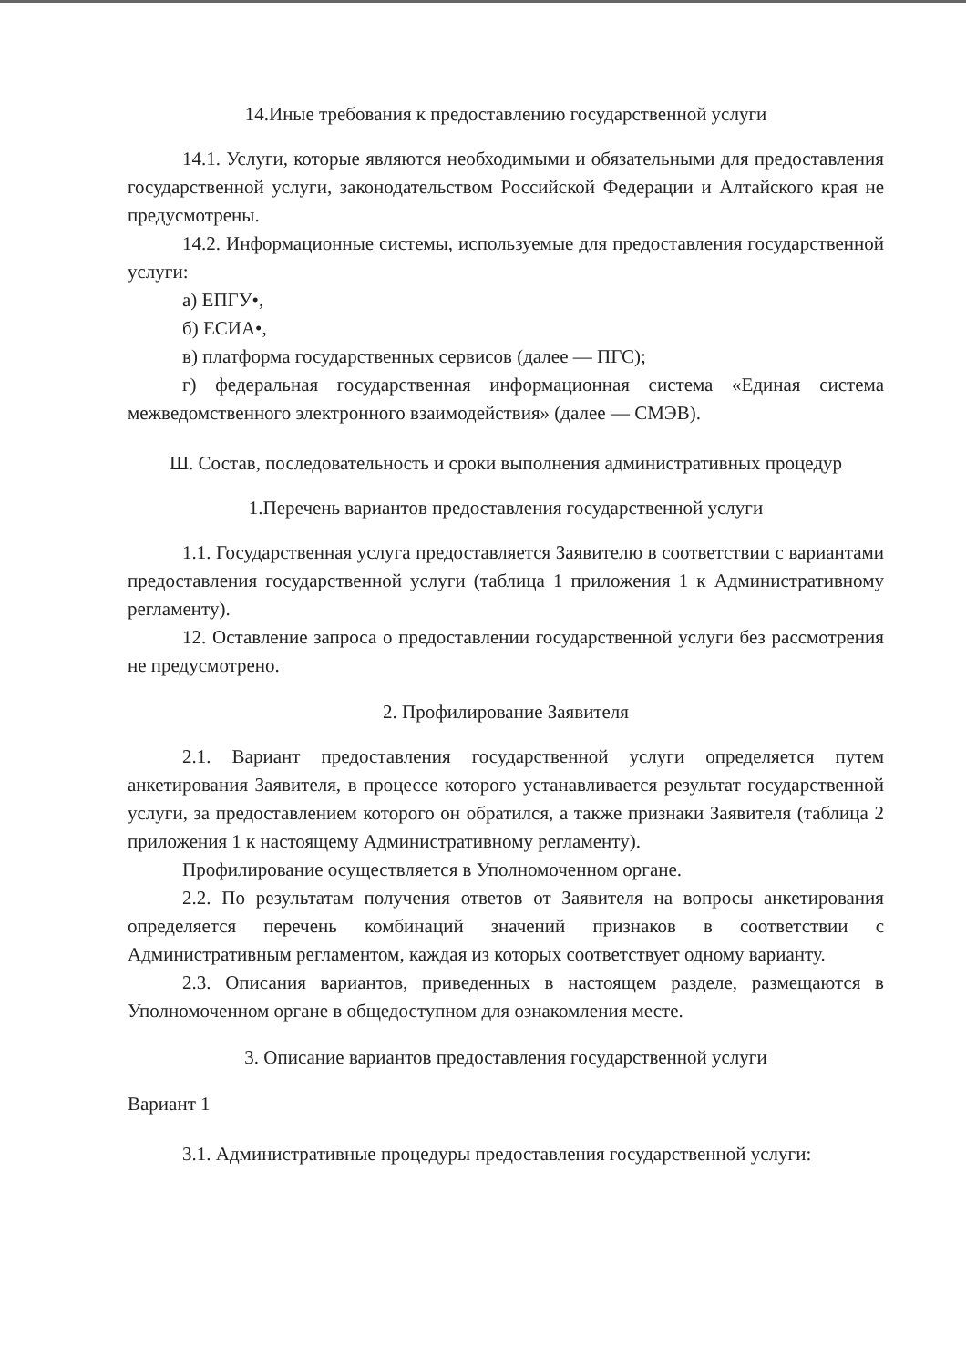14.Иные требования к предоставлению государственной услуги
14.1. Услуги, которые являются необходимыми и обязательными для предоставления государственной услуги, законодательством Российской Федерации и Алтайского края не предусмотрены.
14.2. Информационные системы, используемые для предоставления государственной услуги:
а) ЕПГУ•,
б) ЕСИА•,
в) платформа государственных сервисов (далее — ПГС);
г) федеральная государственная информационная система «Единая система межведомственного электронного взаимодействия» (далее — СМЭВ).
Ш. Состав, последовательность и сроки выполнения административных процедур
1.Перечень вариантов предоставления государственной услуги
1.1. Государственная услуга предоставляется Заявителю в соответствии с вариантами предоставления государственной услуги (таблица 1 приложения 1 к Административному регламенту).
12. Оставление запроса о предоставлении государственной услуги без рассмотрения не предусмотрено.
2. Профилирование Заявителя
2.1. Вариант предоставления государственной услуги определяется путем анкетирования Заявителя, в процессе которого устанавливается результат государственной услуги, за предоставлением которого он обратился, а также признаки Заявителя (таблица 2 приложения 1 к настоящему Административному регламенту).
Профилирование осуществляется в Уполномоченном органе.
2.2. По результатам получения ответов от Заявителя на вопросы анкетирования определяется перечень комбинаций значений признаков в соответствии с Административным регламентом, каждая из которых соответствует одному варианту.
2.3. Описания вариантов, приведенных в настоящем разделе, размещаются в Уполномоченном органе в общедоступном для ознакомления месте.
3. Описание вариантов предоставления государственной услуги
Вариант 1
3.1. Административные процедуры предоставления государственной услуги: